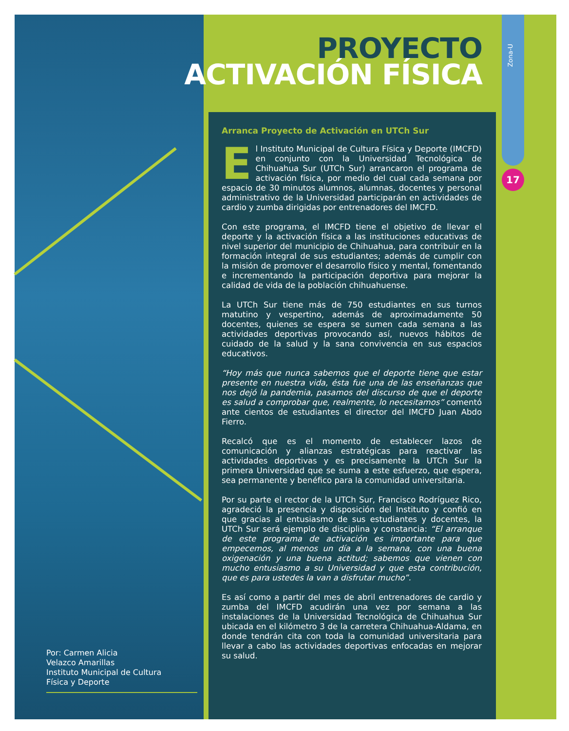PROYECTO
ACTIVACIÓN FÍSICA
Zona-U
17
Arranca Proyecto de Activación en UTCh Sur
El Instituto Municipal de Cultura Física y Deporte (IMCFD) en conjunto con la Universidad Tecnológica de Chihuahua Sur (UTCh Sur) arrancaron el programa de activación física, por medio del cual cada semana por espacio de 30 minutos alumnos, alumnas, docentes y personal administrativo de la Universidad participarán en actividades de cardio y zumba dirigidas por entrenadores del IMCFD.
Con este programa, el IMCFD tiene el objetivo de llevar el deporte y la activación física a las instituciones educativas de nivel superior del municipio de Chihuahua, para contribuir en la formación integral de sus estudiantes; además de cumplir con la misión de promover el desarrollo físico y mental, fomentando e incrementando la participación deportiva para mejorar la calidad de vida de la población chihuahuense.
La UTCh Sur tiene más de 750 estudiantes en sus turnos matutino y vespertino, además de aproximadamente 50 docentes, quienes se espera se sumen cada semana a las actividades deportivas provocando así, nuevos hábitos de cuidado de la salud y la sana convivencia en sus espacios educativos.
“Hoy más que nunca sabemos que el deporte tiene que estar presente en nuestra vida, ésta fue una de las enseñanzas que nos dejó la pandemia, pasamos del discurso de que el deporte es salud a comprobar que, realmente, lo necesitamos” comentó ante cientos de estudiantes el director del IMCFD Juan Abdo Fierro.
Recalcó que es el momento de establecer lazos de comunicación y alianzas estratégicas para reactivar las actividades deportivas y es precisamente la UTCh Sur la primera Universidad que se suma a este esfuerzo, que espera, sea permanente y benéfico para la comunidad universitaria.
Por su parte el rector de la UTCh Sur, Francisco Rodríguez Rico, agradeció la presencia y disposición del Instituto y confió en que gracias al entusiasmo de sus estudiantes y docentes, la UTCh Sur será ejemplo de disciplina y constancia: “El arranque de este programa de activación es importante para que empecemos, al menos un día a la semana, con una buena oxigenación y una buena actitud; sabemos que vienen con mucho entusiasmo a su Universidad y que esta contribución, que es para ustedes la van a disfrutar mucho”.
Es así como a partir del mes de abril entrenadores de cardio y zumba del IMCFD acudirán una vez por semana a las instalaciones de la Universidad Tecnológica de Chihuahua Sur ubicada en el kilómetro 3 de la carretera Chihuahua-Aldama, en donde tendrán cita con toda la comunidad universitaria para llevar a cabo las actividades deportivas enfocadas en mejorar su salud.
Por: Carmen Alicia
Velazco Amarillas
Instituto Municipal de Cultura
Física y Deporte